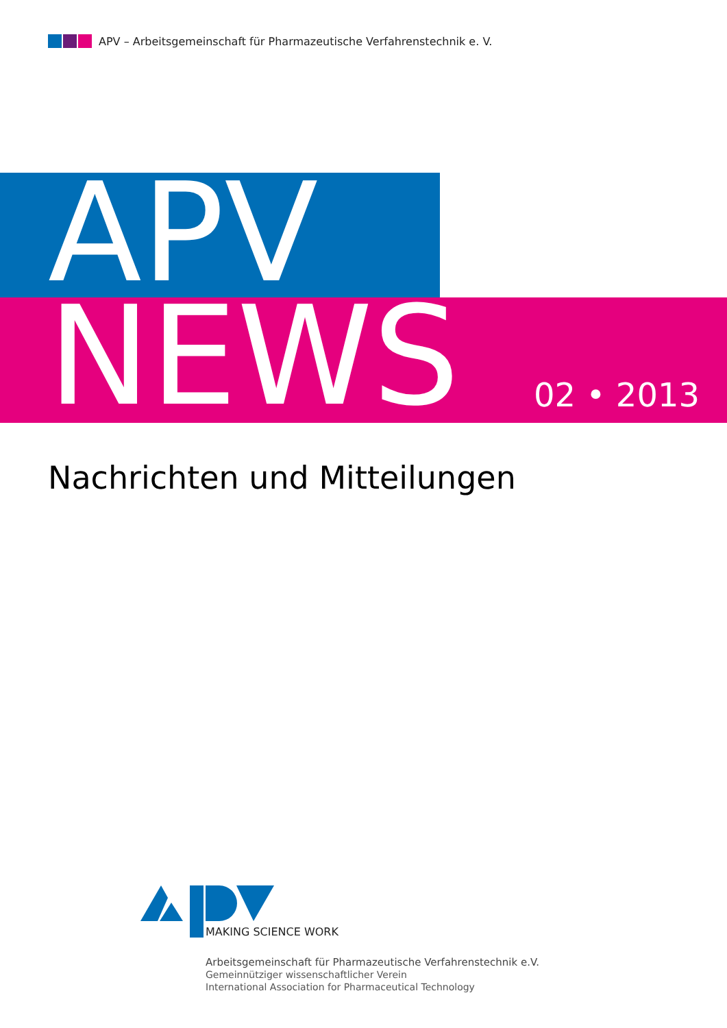APV – Arbeitsgemeinschaft für Pharmazeutische Verfahrenstechnik e. V.
APV
NEWS 02 • 2013
Nachrichten und Mitteilungen
MAKING SCIENCE WORK
Arbeitsgemeinschaft für Pharmazeutische Verfahrenstechnik e.V.
Gemeinnütziger wissenschaftlicher Verein
International Association for Pharmaceutical Technology